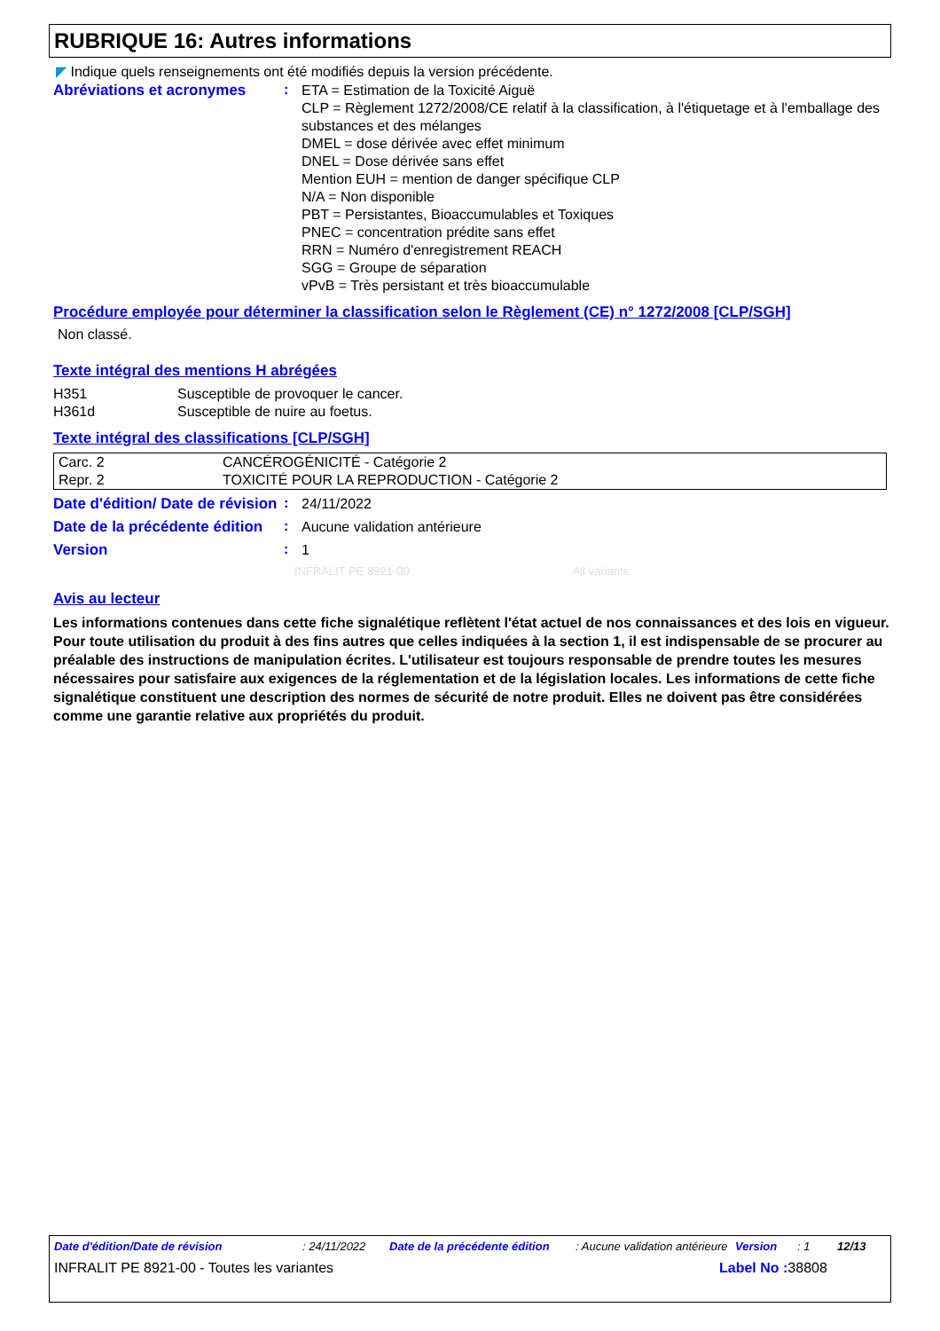RUBRIQUE 16: Autres informations
◤ Indique quels renseignements ont été modifiés depuis la version précédente.
Abréviations et acronymes :
ETA = Estimation de la Toxicité Aiguë
CLP = Règlement 1272/2008/CE relatif à la classification, à l'étiquetage et à l'emballage des substances et des mélanges
DMEL = dose dérivée avec effet minimum
DNEL = Dose dérivée sans effet
Mention EUH = mention de danger spécifique CLP
N/A = Non disponible
PBT = Persistantes, Bioaccumulables et Toxiques
PNEC = concentration prédite sans effet
RRN = Numéro d'enregistrement REACH
SGG = Groupe de séparation
vPvB = Très persistant et très bioaccumulable
Procédure employée pour déterminer la classification selon le Règlement (CE) n° 1272/2008 [CLP/SGH]
Non classé.
Texte intégral des mentions H abrégées
| H351 | Susceptible de provoquer le cancer. |
| H361d | Susceptible de nuire au foetus. |
Texte intégral des classifications [CLP/SGH]
| Carc. 2 | CANCÉROGÉNICITÉ - Catégorie 2 |
| Repr. 2 | TOXICITÉ POUR LA REPRODUCTION - Catégorie 2 |
Date d'édition/ Date de révision
:
24/11/2022
Date de la précédente édition
:
Aucune validation antérieure
Version :
1
INFRALIT PE 8921-00 All variants
Avis au lecteur
Les informations contenues dans cette fiche signalétique reflètent l'état actuel de nos connaissances et des lois en vigueur. Pour toute utilisation du produit à des fins autres que celles indiquées à la section 1, il est indispensable de se procurer au préalable des instructions de manipulation écrites. L'utilisateur est toujours responsable de prendre toutes les mesures nécessaires pour satisfaire aux exigences de la réglementation et de la législation locales. Les informations de cette fiche signalétique constituent une description des normes de sécurité de notre produit. Elles ne doivent pas être considérées comme une garantie relative aux propriétés du produit.
Date d'édition/Date de révision: 24/11/2022 Date de la précédente édition: Aucune validation antérieure Version: 1 12/13
INFRALIT PE 8921-00 - Toutes les variantes Label No : 38808